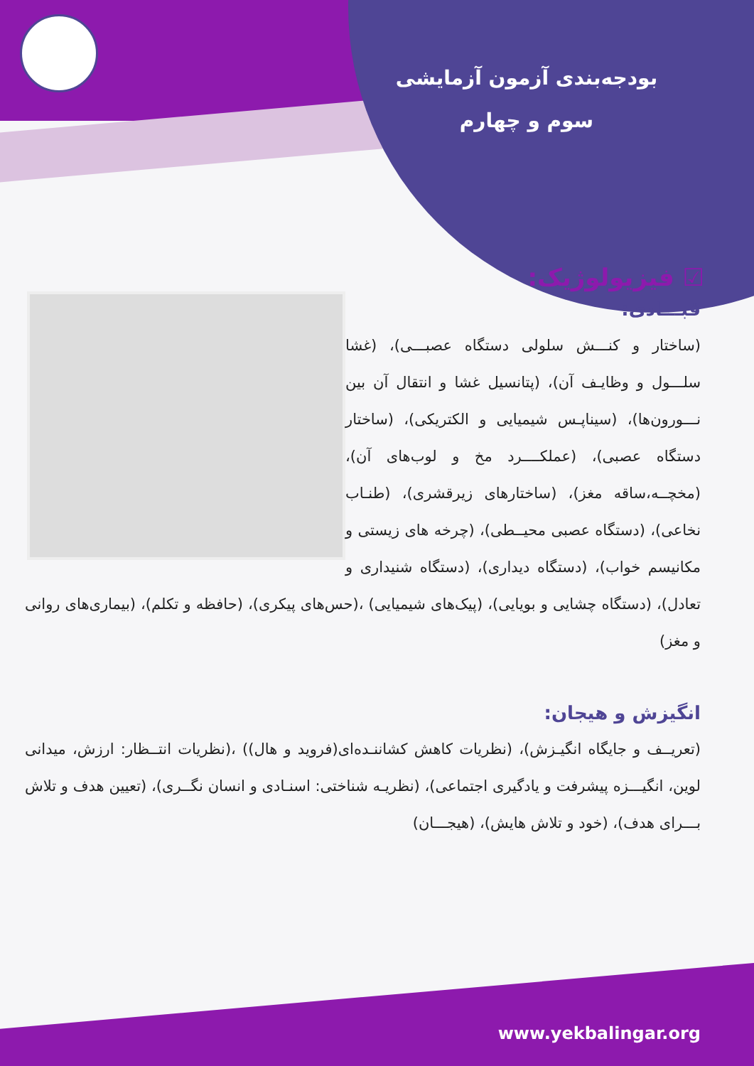بودجه‌بندی آزمون آزمایشی
سوم و چهارم
☑ فیزیولوژیک:
قبـــادی:
(ساختار و کنـــش سلولی دستگاه عصبـــی)، (غشا سلـــول و وظایـف آن)، (پتانسیل غشا و انتقال آن بین نـــورون‌ها)، (سیناپـس شیمیایی و الکتریکی)، (ساختار دستگاه عصبی)، (عملکــــرد مخ و لوب‌های آن)، (مخچــه،ساقه مغز)، (ساختارهای زیرقشری)، (طنـاب نخاعی)، (دستگاه عصبی محیــطی)، (چرخه های زیستی و مکانیسم خواب)، (دستگاه دیداری)، (دستگاه شنیداری و تعادل)، (دستگاه چشایی و بویایی)، (پیک‌های شیمیایی) ،(حس‌های پیکری)، (حافظه و تکلم)، (بیماری‌های روانی و مغز)
انگیزش و هیجان:
(تعریــف و جایگاه انگیـزش)، (نظریات کاهش کشاننـده‌ای(فروید و هال)) ،(نظریات انتــظار: ارزش، میدانی لوین، انگیـــزه پیشرفت و یادگیری اجتماعی)، (نظریـه شناختی: اسنـادی و انسان نگــری)، (تعیین هدف و تلاش بـــرای هدف)، (خود و تلاش هایش)، (هیجـــان)
www.yekbalingar.org